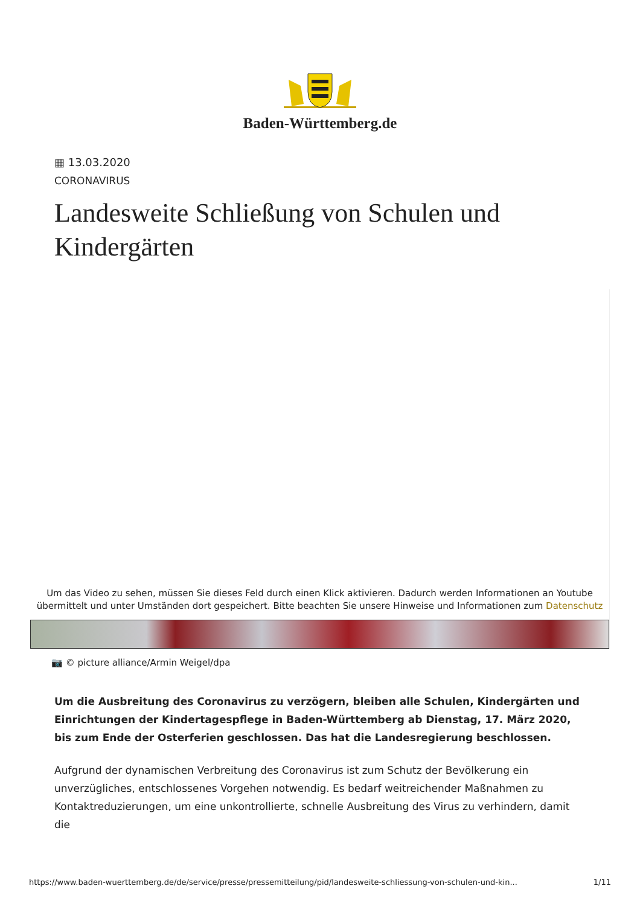Baden-Württemberg.de
▦ 13.03.2020
CORONAVIRUS
Landesweite Schließung von Schulen und Kindergärten
Um das Video zu sehen, müssen Sie dieses Feld durch einen Klick aktivieren. Dadurch werden Informationen an Youtube übermittelt und unter Umständen dort gespeichert. Bitte beachten Sie unsere Hinweise und Informationen zum Datenschutz
📷 © picture alliance/Armin Weigel/dpa
Um die Ausbreitung des Coronavirus zu verzögern, bleiben alle Schulen, Kindergärten und Einrichtungen der Kindertagespflege in Baden-Württemberg ab Dienstag, 17. März 2020, bis zum Ende der Osterferien geschlossen. Das hat die Landesregierung beschlossen.
Aufgrund der dynamischen Verbreitung des Coronavirus ist zum Schutz der Bevölkerung ein unverzügliches, entschlossenes Vorgehen notwendig. Es bedarf weitreichender Maßnahmen zu Kontaktreduzierungen, um eine unkontrollierte, schnelle Ausbreitung des Virus zu verhindern, damit die
https://www.baden-wuerttemberg.de/de/service/presse/pressemitteilung/pid/landesweite-schliessung-von-schulen-und-kin... 1/11